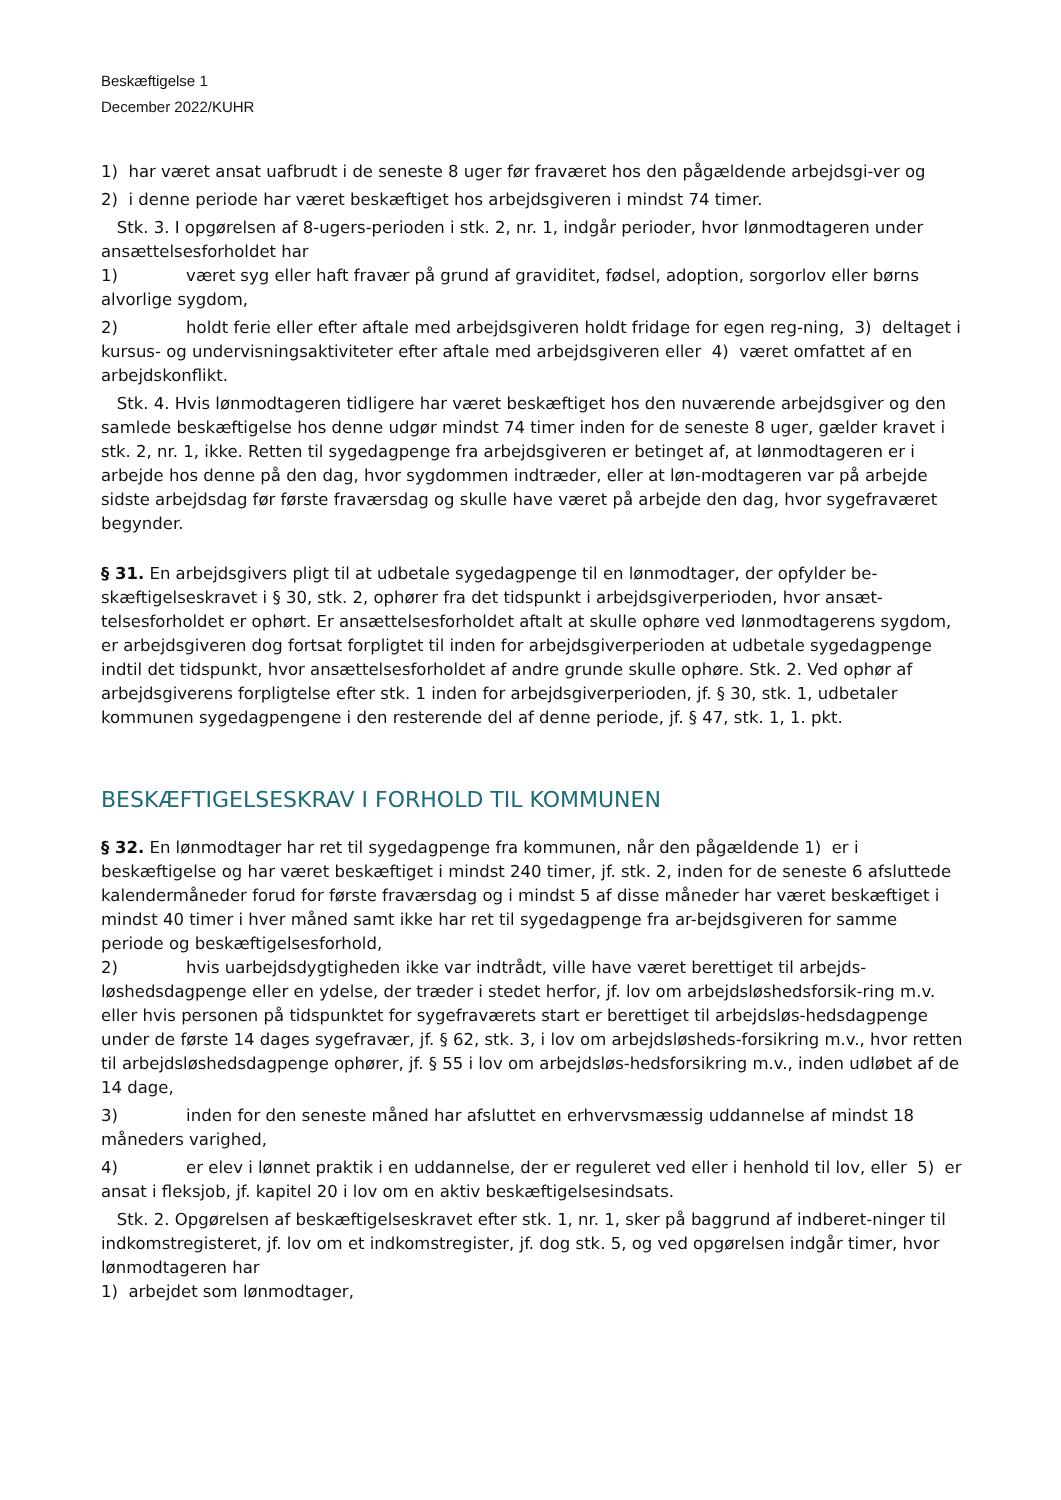Beskæftigelse 1
December 2022/KUHR
1) har været ansat uafbrudt i de seneste 8 uger før fraværet hos den pågældende arbejdsgi-ver og
2) i denne periode har været beskæftiget hos arbejdsgiveren i mindst 74 timer.
Stk. 3. I opgørelsen af 8-ugers-perioden i stk. 2, nr. 1, indgår perioder, hvor lønmodtageren under ansættelsesforholdet har
1) været syg eller haft fravær på grund af graviditet, fødsel, adoption, sorgorlov eller børns alvorlige sygdom,
2) holdt ferie eller efter aftale med arbejdsgiveren holdt fridage for egen reg-ning, 3) deltaget i kursus- og undervisningsaktiviteter efter aftale med arbejdsgiveren eller 4) været omfattet af en arbejdskonflikt.
Stk. 4. Hvis lønmodtageren tidligere har været beskæftiget hos den nuværende arbejdsgiver og den samlede beskæftigelse hos denne udgør mindst 74 timer inden for de seneste 8 uger, gælder kravet i stk. 2, nr. 1, ikke. Retten til sygedagpenge fra arbejdsgiveren er betinget af, at lønmodtageren er i arbejde hos denne på den dag, hvor sygdommen indtræder, eller at løn-modtageren var på arbejde sidste arbejdsdag før første fraværsdag og skulle have været på arbejde den dag, hvor sygefraværet begynder.
§ 31. En arbejdsgivers pligt til at udbetale sygedagpenge til en lønmodtager, der opfylder be-skæftigelseskravet i § 30, stk. 2, ophører fra det tidspunkt i arbejdsgiverperioden, hvor ansæt-telsesforholdet er ophørt. Er ansættelsesforholdet aftalt at skulle ophøre ved lønmodtagerens sygdom, er arbejdsgiveren dog fortsat forpligtet til inden for arbejdsgiverperioden at udbetale sygedagpenge indtil det tidspunkt, hvor ansættelsesforholdet af andre grunde skulle ophøre. Stk. 2. Ved ophør af arbejdsgiverens forpligtelse efter stk. 1 inden for arbejdsgiverperioden, jf. § 30, stk. 1, udbetaler kommunen sygedagpengene i den resterende del af denne periode, jf. § 47, stk. 1, 1. pkt.
BESKÆFTIGELSESKRAV I FORHOLD TIL KOMMUNEN
§ 32. En lønmodtager har ret til sygedagpenge fra kommunen, når den pågældende 1) er i beskæftigelse og har været beskæftiget i mindst 240 timer, jf. stk. 2, inden for de seneste 6 afsluttede kalendermåneder forud for første fraværsdag og i mindst 5 af disse måneder har været beskæftiget i mindst 40 timer i hver måned samt ikke har ret til sygedagpenge fra ar-bejdsgiveren for samme periode og beskæftigelsesforhold,
2) hvis uarbejdsdygtigheden ikke var indtrådt, ville have været berettiget til arbejds-løshedsdagpenge eller en ydelse, der træder i stedet herfor, jf. lov om arbejdsløshedsforsik-ring m.v. eller hvis personen på tidspunktet for sygefraværets start er berettiget til arbejdsløs-hedsdagpenge under de første 14 dages sygefravær, jf. § 62, stk. 3, i lov om arbejdsløsheds-forsikring m.v., hvor retten til arbejdsløshedsdagpenge ophører, jf. § 55 i lov om arbejdsløs-hedsforsikring m.v., inden udløbet af de 14 dage,
3) inden for den seneste måned har afsluttet en erhvervsmæssig uddannelse af mindst 18 måneders varighed,
4) er elev i lønnet praktik i en uddannelse, der er reguleret ved eller i henhold til lov, eller 5) er ansat i fleksjob, jf. kapitel 20 i lov om en aktiv beskæftigelsesindsats.
Stk. 2. Opgørelsen af beskæftigelseskravet efter stk. 1, nr. 1, sker på baggrund af indberet-ninger til indkomstregisteret, jf. lov om et indkomstregister, jf. dog stk. 5, og ved opgørelsen indgår timer, hvor lønmodtageren har
1) arbejdet som lønmodtager,